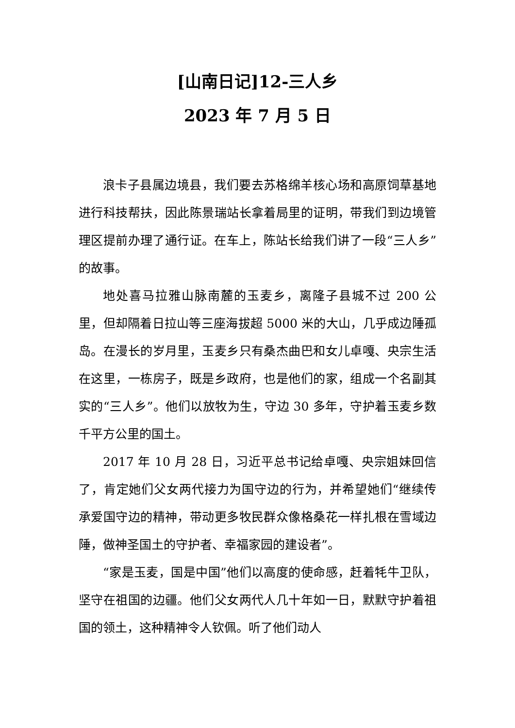[山南日记]12-三人乡
2023 年 7 月 5 日
浪卡子县属边境县，我们要去苏格绵羊核心场和高原饲草基地进行科技帮扶，因此陈景瑞站长拿着局里的证明，带我们到边境管理区提前办理了通行证。在车上，陈站长给我们讲了一段“三人乡”的故事。
地处喜马拉雅山脉南麓的玉麦乡，离隆子县城不过 200 公里，但却隔着日拉山等三座海拔超 5000 米的大山，几乎成边陲孤岛。在漫长的岁月里，玉麦乡只有桑杰曲巴和女儿卓嘎、央宗生活在这里，一栋房子，既是乡政府，也是他们的家，组成一个名副其实的“三人乡”。他们以放牧为生，守边 30 多年，守护着玉麦乡数千平方公里的国土。
2017 年 10 月 28 日，习近平总书记给卓嘎、央宗姐妹回信了，肯定她们父女两代接力为国守边的行为，并希望她们“继续传承爱国守边的精神，带动更多牧民群众像格桑花一样扎根在雪域边陲，做神圣国土的守护者、幸福家园的建设者”。
“家是玉麦，国是中国”他们以高度的使命感，赶着牦牛卫队，坚守在祖国的边疆。他们父女两代人几十年如一日，默默守护着祖国的领土，这种精神令人钦佩。听了他们动人